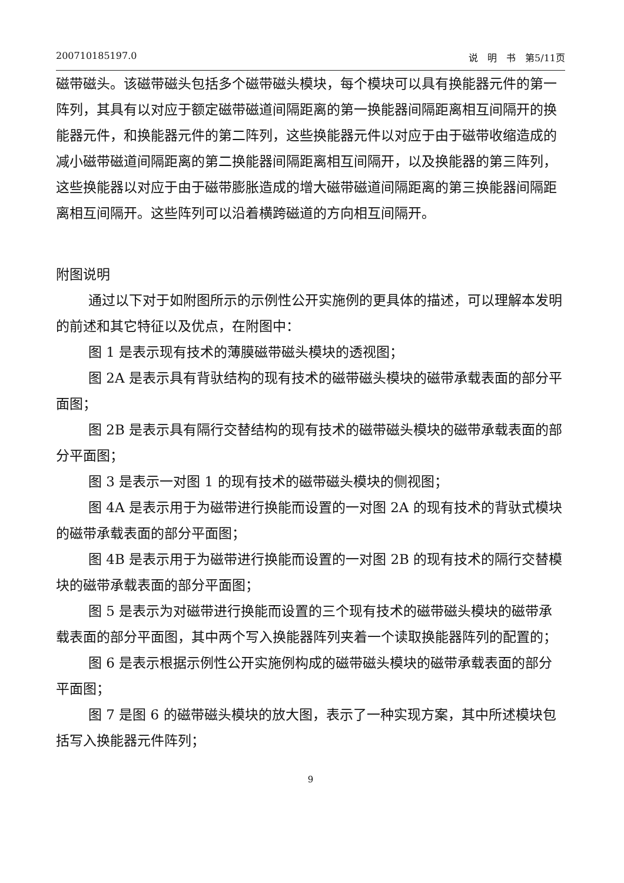200710185197.0 说　明　书　第5/11页
磁带磁头。该磁带磁头包括多个磁带磁头模块，每个模块可以具有换能器元件的第一阵列，其具有以对应于额定磁带磁道间隔距离的第一换能器间隔距离相互间隔开的换能器元件，和换能器元件的第二阵列，这些换能器元件以对应于由于磁带收缩造成的减小磁带磁道间隔距离的第二换能器间隔距离相互间隔开，以及换能器的第三阵列，这些换能器以对应于由于磁带膨胀造成的增大磁带磁道间隔距离的第三换能器间隔距离相互间隔开。这些阵列可以沿着横跨磁道的方向相互间隔开。
附图说明
通过以下对于如附图所示的示例性公开实施例的更具体的描述，可以理解本发明的前述和其它特征以及优点，在附图中：
图 1 是表示现有技术的薄膜磁带磁头模块的透视图；
图 2A 是表示具有背驮结构的现有技术的磁带磁头模块的磁带承载表面的部分平面图；
图 2B 是表示具有隔行交替结构的现有技术的磁带磁头模块的磁带承载表面的部分平面图；
图 3 是表示一对图 1 的现有技术的磁带磁头模块的侧视图；
图 4A 是表示用于为磁带进行换能而设置的一对图 2A 的现有技术的背驮式模块的磁带承载表面的部分平面图；
图 4B 是表示用于为磁带进行换能而设置的一对图 2B 的现有技术的隔行交替模块的磁带承载表面的部分平面图；
图 5 是表示为对磁带进行换能而设置的三个现有技术的磁带磁头模块的磁带承载表面的部分平面图，其中两个写入换能器阵列夹着一个读取换能器阵列的配置的；
图 6 是表示根据示例性公开实施例构成的磁带磁头模块的磁带承载表面的部分平面图；
图 7 是图 6 的磁带磁头模块的放大图，表示了一种实现方案，其中所述模块包括写入换能器元件阵列；
9